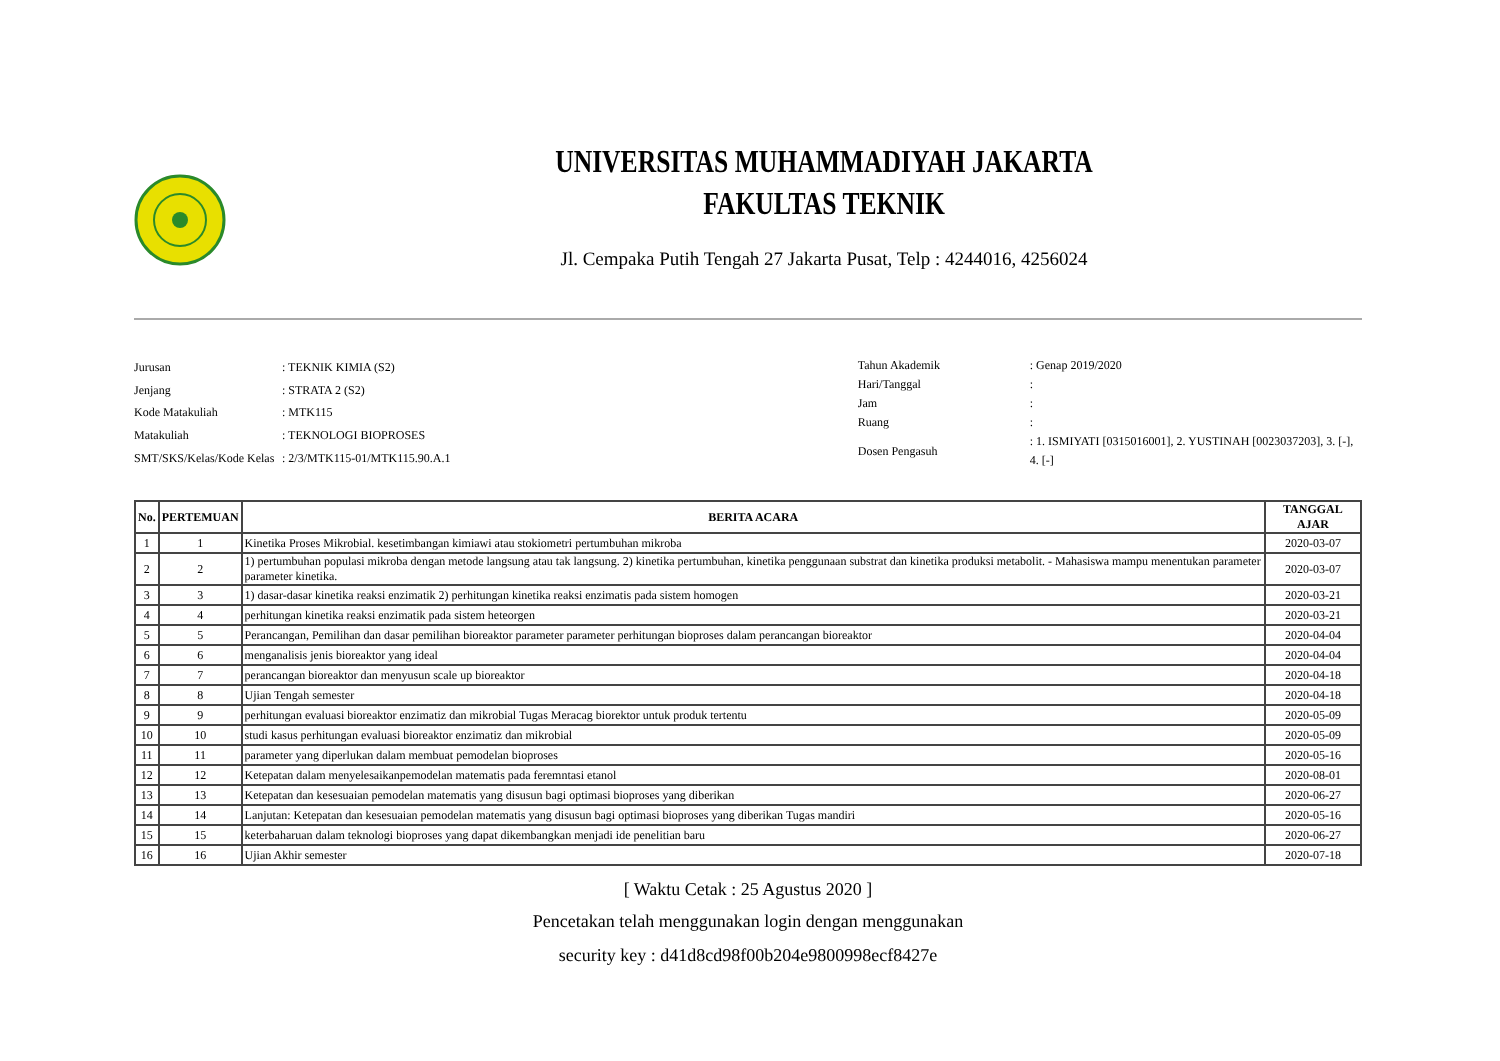UNIVERSITAS MUHAMMADIYAH JAKARTA
FAKULTAS TEKNIK
Jl. Cempaka Putih Tengah 27 Jakarta Pusat, Telp : 4244016, 4256024
| Jurusan | : TEKNIK KIMIA (S2) |
| Jenjang | : STRATA 2 (S2) |
| Kode Matakuliah | : MTK115 |
| Matakuliah | : TEKNOLOGI BIOPROSES |
| SMT/SKS/Kelas/Kode Kelas | : 2/3/MTK115-01/MTK115.90.A.1 |
| Tahun Akademik | : Genap 2019/2020 |
| Hari/Tanggal | : |
| Jam | : |
| Ruang | : |
| Dosen Pengasuh | : 1. ISMIYATI [0315016001], 2. YUSTINAH [0023037203], 3. [-], 4. [-] |
| No. | PERTEMUAN | BERITA ACARA | TANGGAL AJAR |
| --- | --- | --- | --- |
| 1 | 1 | Kinetika Proses Mikrobial. kesetimbangan kimiawi atau stokiometri pertumbuhan mikroba | 2020-03-07 |
| 2 | 2 | 1) pertumbuhan populasi mikroba dengan metode langsung atau tak langsung. 2) kinetika pertumbuhan, kinetika penggunaan substrat dan kinetika produksi metabolit. - Mahasiswa mampu menentukan parameter parameter kinetika. | 2020-03-07 |
| 3 | 3 | 1) dasar-dasar kinetika reaksi enzimatik 2) perhitungan kinetika reaksi enzimatis pada sistem homogen | 2020-03-21 |
| 4 | 4 | perhitungan kinetika reaksi enzimatik pada sistem heteorgen | 2020-03-21 |
| 5 | 5 | Perancangan, Pemilihan dan dasar pemilihan bioreaktor parameter parameter perhitungan bioproses dalam perancangan bioreaktor | 2020-04-04 |
| 6 | 6 | menganalisis jenis bioreaktor yang ideal | 2020-04-04 |
| 7 | 7 | perancangan bioreaktor dan menyusun scale up bioreaktor | 2020-04-18 |
| 8 | 8 | Ujian Tengah semester | 2020-04-18 |
| 9 | 9 | perhitungan evaluasi bioreaktor enzimatiz dan mikrobial Tugas Meracag biorektor untuk produk tertentu | 2020-05-09 |
| 10 | 10 | studi kasus perhitungan evaluasi bioreaktor enzimatiz dan mikrobial | 2020-05-09 |
| 11 | 11 | parameter yang diperlukan dalam membuat pemodelan bioproses | 2020-05-16 |
| 12 | 12 | Ketepatan dalam menyelesaikanpemodelan matematis pada feremntasi etanol | 2020-08-01 |
| 13 | 13 | Ketepatan dan kesesuaian pemodelan matematis yang disusun bagi optimasi bioproses yang diberikan | 2020-06-27 |
| 14 | 14 | Lanjutan: Ketepatan dan kesesuaian pemodelan matematis yang disusun bagi optimasi bioproses yang diberikan Tugas mandiri | 2020-05-16 |
| 15 | 15 | keterbaharuan dalam teknologi bioproses yang dapat dikembangkan menjadi ide penelitian baru | 2020-06-27 |
| 16 | 16 | Ujian Akhir semester | 2020-07-18 |
[ Waktu Cetak : 25 Agustus 2020 ]
Pencetakan telah menggunakan login dengan menggunakan
security key : d41d8cd98f00b204e9800998ecf8427e